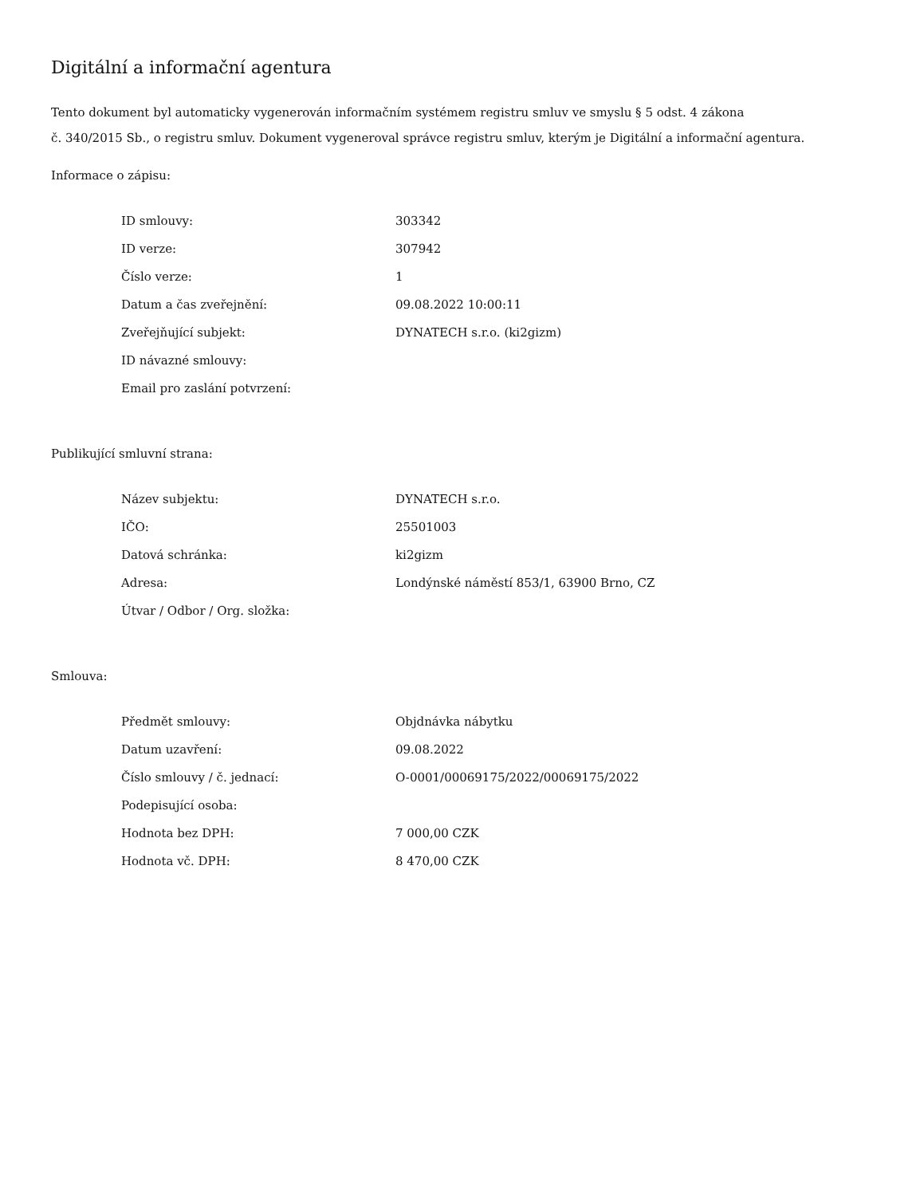Digitální a informační agentura
Tento dokument byl automaticky vygenerován informačním systémem registru smluv ve smyslu § 5 odst. 4 zákona
č. 340/2015 Sb., o registru smluv. Dokument vygeneroval správce registru smluv, kterým je Digitální a informační agentura.
Informace o zápisu:
| ID smlouvy: | 303342 |
| ID verze: | 307942 |
| Číslo verze: | 1 |
| Datum a čas zveřejnění: | 09.08.2022 10:00:11 |
| Zveřejňující subjekt: | DYNATECH s.r.o. (ki2gizm) |
| ID návazné smlouvy: | |
| Email pro zaslání potvrzení: | |
Publikující smluvní strana:
| Název subjektu: | DYNATECH s.r.o. |
| IČO: | 25501003 |
| Datová schránka: | ki2gizm |
| Adresa: | Londýnské náměstí 853/1, 63900 Brno, CZ |
| Útvar / Odbor / Org. složka: | |
Smlouva:
| Předmět smlouvy: | Objdnávka nábytku |
| Datum uzavření: | 09.08.2022 |
| Číslo smlouvy / č. jednací: | O-0001/00069175/2022/00069175/2022 |
| Podepisující osoba: | |
| Hodnota bez DPH: | 7 000,00 CZK |
| Hodnota vč. DPH: | 8 470,00 CZK |